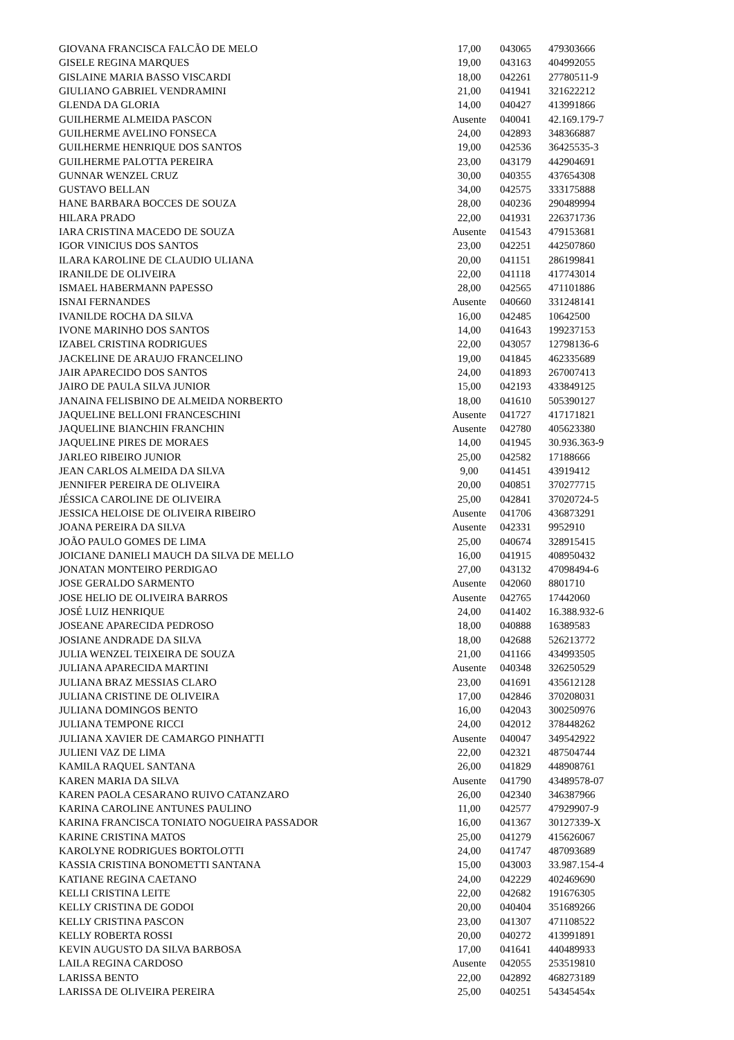| GIOVANA FRANCISCA FALCÃO DE MELO | 17,00 | 043065 | 479303666 |
| GISELE REGINA MARQUES | 19,00 | 043163 | 404992055 |
| GISLAINE MARIA BASSO VISCARDI | 18,00 | 042261 | 27780511-9 |
| GIULIANO GABRIEL VENDRAMINI | 21,00 | 041941 | 321622212 |
| GLENDA DA GLORIA | 14,00 | 040427 | 413991866 |
| GUILHERME ALMEIDA PASCON | Ausente | 040041 | 42.169.179-7 |
| GUILHERME AVELINO FONSECA | 24,00 | 042893 | 348366887 |
| GUILHERME HENRIQUE DOS SANTOS | 19,00 | 042536 | 36425535-3 |
| GUILHERME PALOTTA PEREIRA | 23,00 | 043179 | 442904691 |
| GUNNAR WENZEL CRUZ | 30,00 | 040355 | 437654308 |
| GUSTAVO BELLAN | 34,00 | 042575 | 333175888 |
| HANE BARBARA BOCCES DE SOUZA | 28,00 | 040236 | 290489994 |
| HILARA PRADO | 22,00 | 041931 | 226371736 |
| IARA CRISTINA MACEDO DE SOUZA | Ausente | 041543 | 479153681 |
| IGOR VINICIUS DOS SANTOS | 23,00 | 042251 | 442507860 |
| ILARA KAROLINE DE CLAUDIO ULIANA | 20,00 | 041151 | 286199841 |
| IRANILDE DE OLIVEIRA | 22,00 | 041118 | 417743014 |
| ISMAEL HABERMANN PAPESSO | 28,00 | 042565 | 471101886 |
| ISNAI FERNANDES | Ausente | 040660 | 331248141 |
| IVANILDE ROCHA DA SILVA | 16,00 | 042485 | 10642500 |
| IVONE MARINHO DOS SANTOS | 14,00 | 041643 | 199237153 |
| IZABEL CRISTINA RODRIGUES | 22,00 | 043057 | 12798136-6 |
| JACKELINE DE ARAUJO FRANCELINO | 19,00 | 041845 | 462335689 |
| JAIR APARECIDO DOS SANTOS | 24,00 | 041893 | 267007413 |
| JAIRO DE PAULA SILVA JUNIOR | 15,00 | 042193 | 433849125 |
| JANAINA FELISBINO DE ALMEIDA NORBERTO | 18,00 | 041610 | 505390127 |
| JAQUELINE BELLONI FRANCESCHINI | Ausente | 041727 | 417171821 |
| JAQUELINE BIANCHIN FRANCHIN | Ausente | 042780 | 405623380 |
| JAQUELINE PIRES DE MORAES | 14,00 | 041945 | 30.936.363-9 |
| JARLEO RIBEIRO JUNIOR | 25,00 | 042582 | 17188666 |
| JEAN CARLOS ALMEIDA DA SILVA | 9,00 | 041451 | 43919412 |
| JENNIFER PEREIRA DE OLIVEIRA | 20,00 | 040851 | 370277715 |
| JÉSSICA CAROLINE DE OLIVEIRA | 25,00 | 042841 | 37020724-5 |
| JESSICA HELOISE DE OLIVEIRA RIBEIRO | Ausente | 041706 | 436873291 |
| JOANA PEREIRA DA SILVA | Ausente | 042331 | 9952910 |
| JOÃO PAULO GOMES DE LIMA | 25,00 | 040674 | 328915415 |
| JOICIANE DANIELI MAUCH DA SILVA DE MELLO | 16,00 | 041915 | 408950432 |
| JONATAN MONTEIRO PERDIGAO | 27,00 | 043132 | 47098494-6 |
| JOSE GERALDO SARMENTO | Ausente | 042060 | 8801710 |
| JOSE HELIO DE OLIVEIRA BARROS | Ausente | 042765 | 17442060 |
| JOSÉ LUIZ HENRIQUE | 24,00 | 041402 | 16.388.932-6 |
| JOSEANE APARECIDA PEDROSO | 18,00 | 040888 | 16389583 |
| JOSIANE ANDRADE DA SILVA | 18,00 | 042688 | 526213772 |
| JULIA WENZEL TEIXEIRA DE SOUZA | 21,00 | 041166 | 434993505 |
| JULIANA APARECIDA MARTINI | Ausente | 040348 | 326250529 |
| JULIANA BRAZ MESSIAS CLARO | 23,00 | 041691 | 435612128 |
| JULIANA CRISTINE DE OLIVEIRA | 17,00 | 042846 | 370208031 |
| JULIANA DOMINGOS BENTO | 16,00 | 042043 | 300250976 |
| JULIANA TEMPONE RICCI | 24,00 | 042012 | 378448262 |
| JULIANA XAVIER DE CAMARGO PINHATTI | Ausente | 040047 | 349542922 |
| JULIENI VAZ DE LIMA | 22,00 | 042321 | 487504744 |
| KAMILA RAQUEL SANTANA | 26,00 | 041829 | 448908761 |
| KAREN MARIA DA SILVA | Ausente | 041790 | 43489578-07 |
| KAREN PAOLA CESARANO RUIVO CATANZARO | 26,00 | 042340 | 346387966 |
| KARINA CAROLINE ANTUNES PAULINO | 11,00 | 042577 | 47929907-9 |
| KARINA FRANCISCA TONIATO NOGUEIRA PASSADOR | 16,00 | 041367 | 30127339-X |
| KARINE CRISTINA MATOS | 25,00 | 041279 | 415626067 |
| KAROLYNE RODRIGUES BORTOLOTTI | 24,00 | 041747 | 487093689 |
| KASSIA CRISTINA BONOMETTI SANTANA | 15,00 | 043003 | 33.987.154-4 |
| KATIANE REGINA CAETANO | 24,00 | 042229 | 402469690 |
| KELLI CRISTINA LEITE | 22,00 | 042682 | 191676305 |
| KELLY CRISTINA DE GODOI | 20,00 | 040404 | 351689266 |
| KELLY CRISTINA PASCON | 23,00 | 041307 | 471108522 |
| KELLY ROBERTA ROSSI | 20,00 | 040272 | 413991891 |
| KEVIN AUGUSTO DA SILVA BARBOSA | 17,00 | 041641 | 440489933 |
| LAILA REGINA CARDOSO | Ausente | 042055 | 253519810 |
| LARISSA BENTO | 22,00 | 042892 | 468273189 |
| LARISSA DE OLIVEIRA PEREIRA | 25,00 | 040251 | 54345454x |